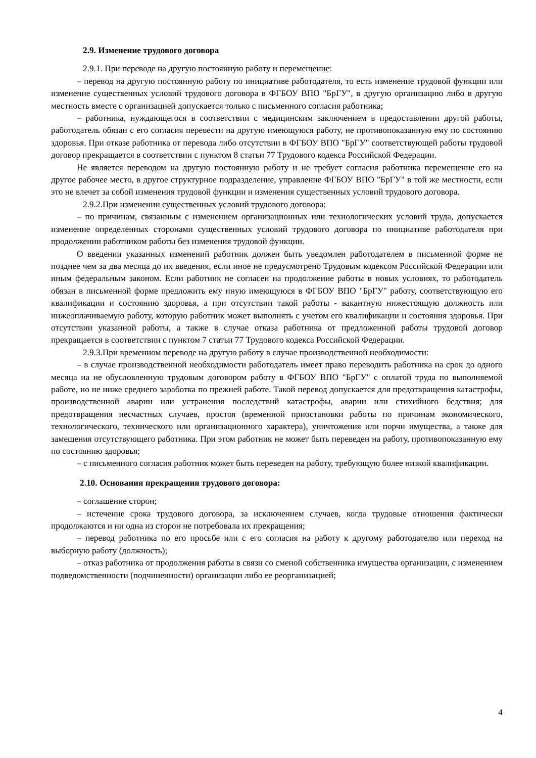2.9. Изменение трудового договора
2.9.1. При переводе на другую постоянную работу и перемещение:
– перевод на другую постоянную работу по инициативе работодателя, то есть изменение трудовой функции или изменение существенных условий трудового договора в ФГБОУ ВПО "БрГУ", в другую организацию либо в другую местность вместе с организацией допускается только с письменного согласия работника;
– работника, нуждающегося в соответствии с медицинским заключением в предоставлении другой работы, работодатель обязан с его согласия перевести на другую имеющуюся работу, не противопоказанную ему по состоянию здоровья. При отказе работника от перевода либо отсутствии в ФГБОУ ВПО "БрГУ" соответствующей работы трудовой договор прекращается в соответствии с пунктом 8 статьи 77 Трудового кодекса Российской Федерации.
Не является переводом на другую постоянную работу и не требует согласия работника перемещение его на другое рабочее место, в другое структурное подразделение, управление ФГБОУ ВПО "БрГУ" в той же местности, если это не влечет за собой изменения трудовой функции и изменения существенных условий трудового договора.
2.9.2.При изменении существенных условий трудового договора:
– по причинам, связанным с изменением организационных или технологических условий труда, допускается изменение определенных сторонами существенных условий трудового договора по инициативе работодателя при продолжении работником работы без изменения трудовой функции.
О введении указанных изменений работник должен быть уведомлен работодателем в письменной форме не позднее чем за два месяца до их введения, если иное не предусмотрено Трудовым кодексом Российской Федерации или иным федеральным законом. Если работник не согласен на продолжение работы в новых условиях, то работодатель обязан в письменной форме предложить ему иную имеющуюся в ФГБОУ ВПО "БрГУ" работу, соответствующую его квалификации и состоянию здоровья, а при отсутствии такой работы - вакантную нижестоящую должность или нижеоплачиваемую работу, которую работник может выполнять с учетом его квалификации и состояния здоровья. При отсутствии указанной работы, а также в случае отказа работника от предложенной работы трудовой договор прекращается в соответствии с пунктом 7 статьи 77 Трудового кодекса Российской Федерации.
2.9.3.При временном переводе на другую работу в случае производственной необходимости:
– в случае производственной необходимости работодатель имеет право переводить работника на срок до одного месяца на не обусловленную трудовым договором работу в ФГБОУ ВПО "БрГУ" с оплатой труда по выполняемой работе, но не ниже среднего заработка по прежней работе. Такой перевод допускается для предотвращения катастрофы, производственной аварии или устранения последствий катастрофы, аварии или стихийного бедствия; для предотвращения несчастных случаев, простоя (временной приостановки работы по причинам экономического, технологического, технического или организационного характера), уничтожения или порчи имущества, а также для замещения отсутствующего работника. При этом работник не может быть переведен на работу, противопоказанную ему по состоянию здоровья;
– с письменного согласия работник может быть переведен на работу, требующую более низкой квалификации.
2.10. Основания прекращения трудового договора:
– соглашение сторон;
– истечение срока трудового договора, за исключением случаев, когда трудовые отношения фактически продолжаются и ни одна из сторон не потребовала их прекращения;
– перевод работника по его просьбе или с его согласия на работу к другому работодателю или переход на выборную работу (должность);
– отказ работника от продолжения работы в связи со сменой собственника имущества организации, с изменением подведомственности (подчиненности) организации либо ее реорганизацией;
4